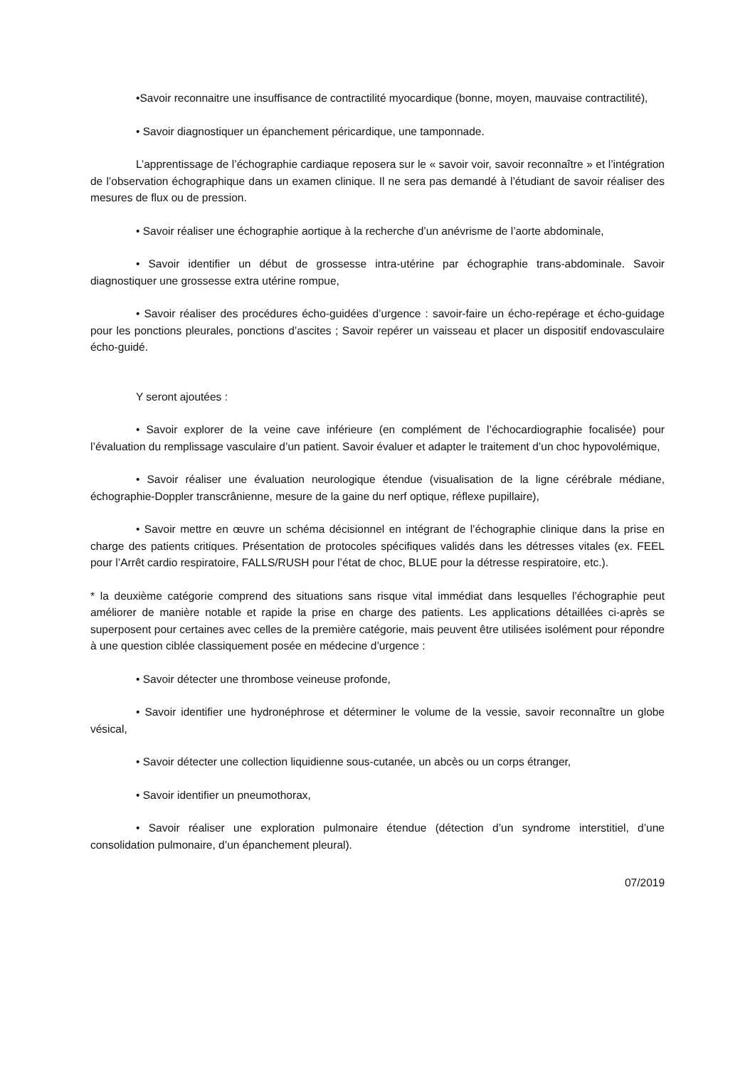•Savoir reconnaitre une insuffisance de contractilité myocardique (bonne, moyen, mauvaise contractilité),
• Savoir diagnostiquer un épanchement péricardique, une tamponnade.
L’apprentissage de l’échographie cardiaque reposera sur le « savoir voir, savoir reconnaître » et l’intégration de l’observation échographique dans un examen clinique. Il ne sera pas demandé à l’étudiant de savoir réaliser des mesures de flux ou de pression.
• Savoir réaliser une échographie aortique à la recherche d’un anévrisme de l’aorte abdominale,
• Savoir identifier un début de grossesse intra-utérine par échographie trans-abdominale. Savoir diagnostiquer une grossesse extra utérine rompue,
• Savoir réaliser des procédures écho-guidées d’urgence : savoir-faire un écho-repérage et écho-guidage pour les ponctions pleurales, ponctions d’ascites ; Savoir repérer un vaisseau et placer un dispositif endovasculaire écho-guidé.
Y seront ajoutées :
• Savoir explorer de la veine cave inférieure (en complément de l’échocardiographie focalisée) pour l’évaluation du remplissage vasculaire d’un patient. Savoir évaluer et adapter le traitement d’un choc hypovolémique,
• Savoir réaliser une évaluation neurologique étendue (visualisation de la ligne cérébrale médiane, échographie-Doppler transcrânienne, mesure de la gaine du nerf optique, réflexe pupillaire),
• Savoir mettre en œuvre un schéma décisionnel en intégrant de l’échographie clinique dans la prise en charge des patients critiques. Présentation de protocoles spécifiques validés dans les détresses vitales (ex. FEEL pour l’Arrêt cardio respiratoire, FALLS/RUSH pour l’état de choc, BLUE pour la détresse respiratoire, etc.).
* la deuxième catégorie comprend des situations sans risque vital immédiat dans lesquelles l’échographie peut améliorer de manière notable et rapide la prise en charge des patients. Les applications détaillées ci-après se superposent pour certaines avec celles de la première catégorie, mais peuvent être utilisées isolément pour répondre à une question ciblée classiquement posée en médecine d’urgence :
• Savoir détecter une thrombose veineuse profonde,
• Savoir identifier une hydronéphrose et déterminer le volume de la vessie, savoir reconnaître un globe vésical,
• Savoir détecter une collection liquidienne sous-cutanée, un abcès ou un corps étranger,
• Savoir identifier un pneumothorax,
• Savoir réaliser une exploration pulmonaire étendue (détection d’un syndrome interstitiel, d’une consolidation pulmonaire, d’un épanchement pleural).
07/2019